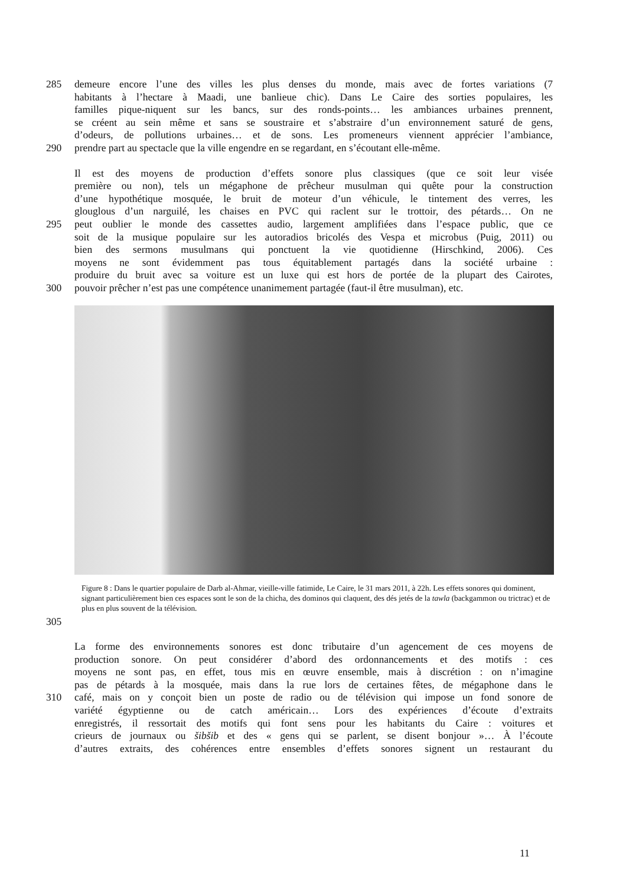285 demeure encore l’une des villes les plus denses du monde, mais avec de fortes variations (7
habitants à l’hectare à Maadi, une banlieue chic). Dans Le Caire des sorties populaires, les
familles pique-niquent sur les bancs, sur des ronds-points… les ambiances urbaines prennent,
se créent au sein même et sans se soustraire et s’abstraire d’un environnement saturé de gens,
d’odeurs, de pollutions urbaines… et de sons. Les promeneurs viennent apprécier l’ambiance,
290 prendre part au spectacle que la ville engendre en se regardant, en s’écoutant elle-même.
Il est des moyens de production d’effets sonore plus classiques (que ce soit leur visée
première ou non), tels un mégaphone de prêcheur musulman qui quête pour la construction
d’une hypothétique mosquée, le bruit de moteur d’un véhicule, le tintement des verres, les
glouglous d’un narguilé, les chaises en PVC qui raclent sur le trottoir, des pétards… On ne
295 peut oublier le monde des cassettes audio, largement amplifiées dans l’espace public, que ce
soit de la musique populaire sur les autoradios bricolés des Vespa et microbus (Puig, 2011) ou
bien des sermons musulmans qui ponctuent la vie quotidienne (Hirschkind, 2006). Ces
moyens ne sont évidemment pas tous équitablement partagés dans la société urbaine :
produire du bruit avec sa voiture est un luxe qui est hors de portée de la plupart des Cairotes,
300 pouvoir prêcher n’est pas une compétence unanimement partagée (faut-il être musulman), etc.
Figure 8 : Dans le quartier populaire de Darb al-Ahmar, vieille-ville fatimide, Le Caire, le 31 mars 2011, à 22h. Les effets sonores qui dominent, signant particulièrement bien ces espaces sont le son de la chicha, des dominos qui claquent, des dés jetés de la tawla (backgammon ou trictrac) et de plus en plus souvent de la télévision.
305
La forme des environnements sonores est donc tributaire d’un agencement de ces moyens de
production sonore. On peut considérer d’abord des ordonnancements et des motifs : ces
moyens ne sont pas, en effet, tous mis en œuvre ensemble, mais à discrétion : on n’imagine
pas de pétards à la mosquée, mais dans la rue lors de certaines fêtes, de mégaphone dans le
310 café, mais on y conçoit bien un poste de radio ou de télévision qui impose un fond sonore de
variété égyptienne ou de catch américain… Lors des expériences d’écoute d’extraits
enregistrés, il ressortait des motifs qui font sens pour les habitants du Caire : voitures et
crieurs de journaux ou šibšib et des « gens qui se parlent, se disent bonjour »… À l’écoute
d’autres extraits, des cohérences entre ensembles d’effets sonores signent un restaurant du
11